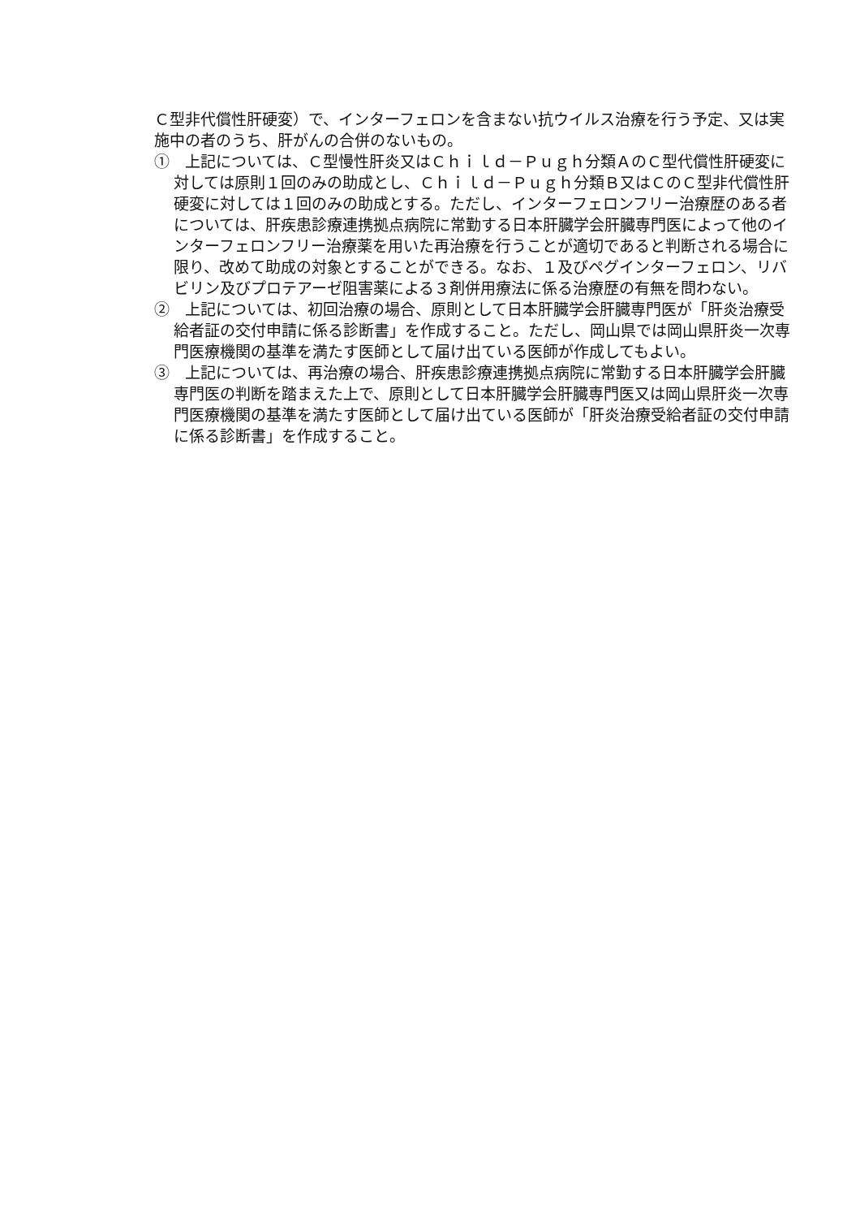Ｃ型非代償性肝硬変）で、インターフェロンを含まない抗ウイルス治療を行う予定、又は実施中の者のうち、肝がんの合併のないもの。
①　上記については、Ｃ型慢性肝炎又はＣｈｉｌｄ－Ｐｕｇｈ分類ＡのＣ型代償性肝硬変に対しては原則１回のみの助成とし、Ｃｈｉｌｄ－Ｐｕｇｈ分類Ｂ又はＣのＣ型非代償性肝硬変に対しては１回のみの助成とする。ただし、インターフェロンフリー治療歴のある者については、肝疾患診療連携拠点病院に常勤する日本肝臓学会肝臓専門医によって他のインターフェロンフリー治療薬を用いた再治療を行うことが適切であると判断される場合に限り、改めて助成の対象とすることができる。なお、１及びペグインターフェロン、リバビリン及びプロテアーゼ阻害薬による３剤併用療法に係る治療歴の有無を問わない。
②　上記については、初回治療の場合、原則として日本肝臓学会肝臓専門医が「肝炎治療受給者証の交付申請に係る診断書」を作成すること。ただし、岡山県では岡山県肝炎一次専門医療機関の基準を満たす医師として届け出ている医師が作成してもよい。
③　上記については、再治療の場合、肝疾患診療連携拠点病院に常勤する日本肝臓学会肝臓専門医の判断を踏まえた上で、原則として日本肝臓学会肝臓専門医又は岡山県肝炎一次専門医療機関の基準を満たす医師として届け出ている医師が「肝炎治療受給者証の交付申請に係る診断書」を作成すること。